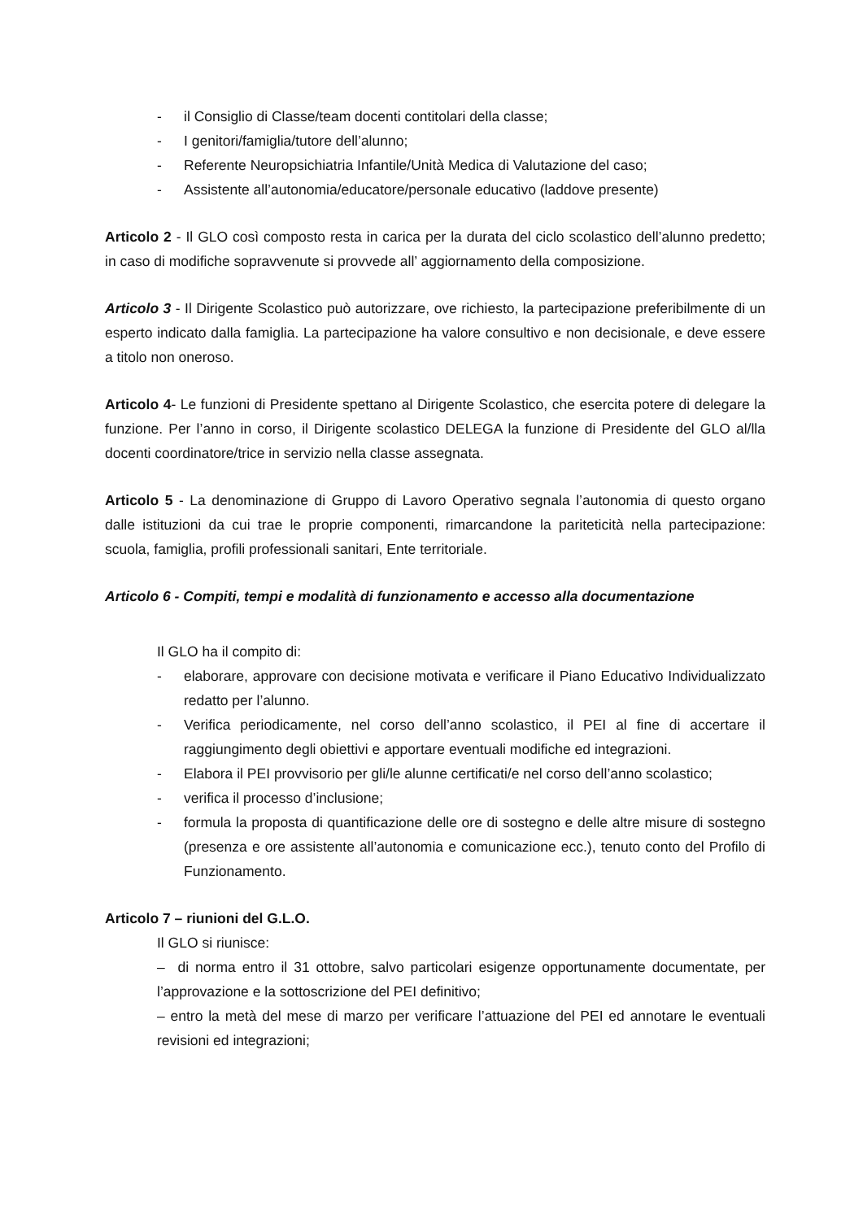- il Consiglio di Classe/team docenti contitolari della classe;
- I genitori/famiglia/tutore dell’alunno;
- Referente Neuropsichiatria Infantile/Unità Medica di Valutazione del caso;
- Assistente all’autonomia/educatore/personale educativo (laddove presente)
Articolo 2 - Il GLO così composto resta in carica per la durata del ciclo scolastico dell’alunno predetto; in caso di modifiche sopravvenute si provvede all’ aggiornamento della composizione.
Articolo 3 - Il Dirigente Scolastico può autorizzare, ove richiesto, la partecipazione preferibilmente di un esperto indicato dalla famiglia. La partecipazione ha valore consultivo e non decisionale, e deve essere a titolo non oneroso.
Articolo 4- Le funzioni di Presidente spettano al Dirigente Scolastico, che esercita potere di delegare la funzione. Per l’anno in corso, il Dirigente scolastico DELEGA la funzione di Presidente del GLO al/lla docenti coordinatore/trice in servizio nella classe assegnata.
Articolo 5 - La denominazione di Gruppo di Lavoro Operativo segnala l’autonomia di questo organo dalle istituzioni da cui trae le proprie componenti, rimarcandone la pariteticità nella partecipazione: scuola, famiglia, profili professionali sanitari, Ente territoriale.
Articolo 6 - Compiti, tempi e modalità di funzionamento e accesso alla documentazione
Il GLO ha il compito di:
- elaborare, approvare con decisione motivata e verificare il Piano Educativo Individualizzato redatto per l’alunno.
- Verifica periodicamente, nel corso dell’anno scolastico, il PEI al fine di accertare il raggiungimento degli obiettivi e apportare eventuali modifiche ed integrazioni.
- Elabora il PEI provvisorio per gli/le alunne certificati/e nel corso dell’anno scolastico;
- verifica il processo d’inclusione;
- formula la proposta di quantificazione delle ore di sostegno e delle altre misure di sostegno (presenza e ore assistente all’autonomia e comunicazione ecc.), tenuto conto del Profilo di Funzionamento.
Articolo 7 – riunioni del G.L.O.
Il GLO si riunisce:
– di norma entro il 31 ottobre, salvo particolari esigenze opportunamente documentate, per l’approvazione e la sottoscrizione del PEI definitivo;
– entro la metà del mese di marzo per verificare l’attuazione del PEI ed annotare le eventuali revisioni ed integrazioni;